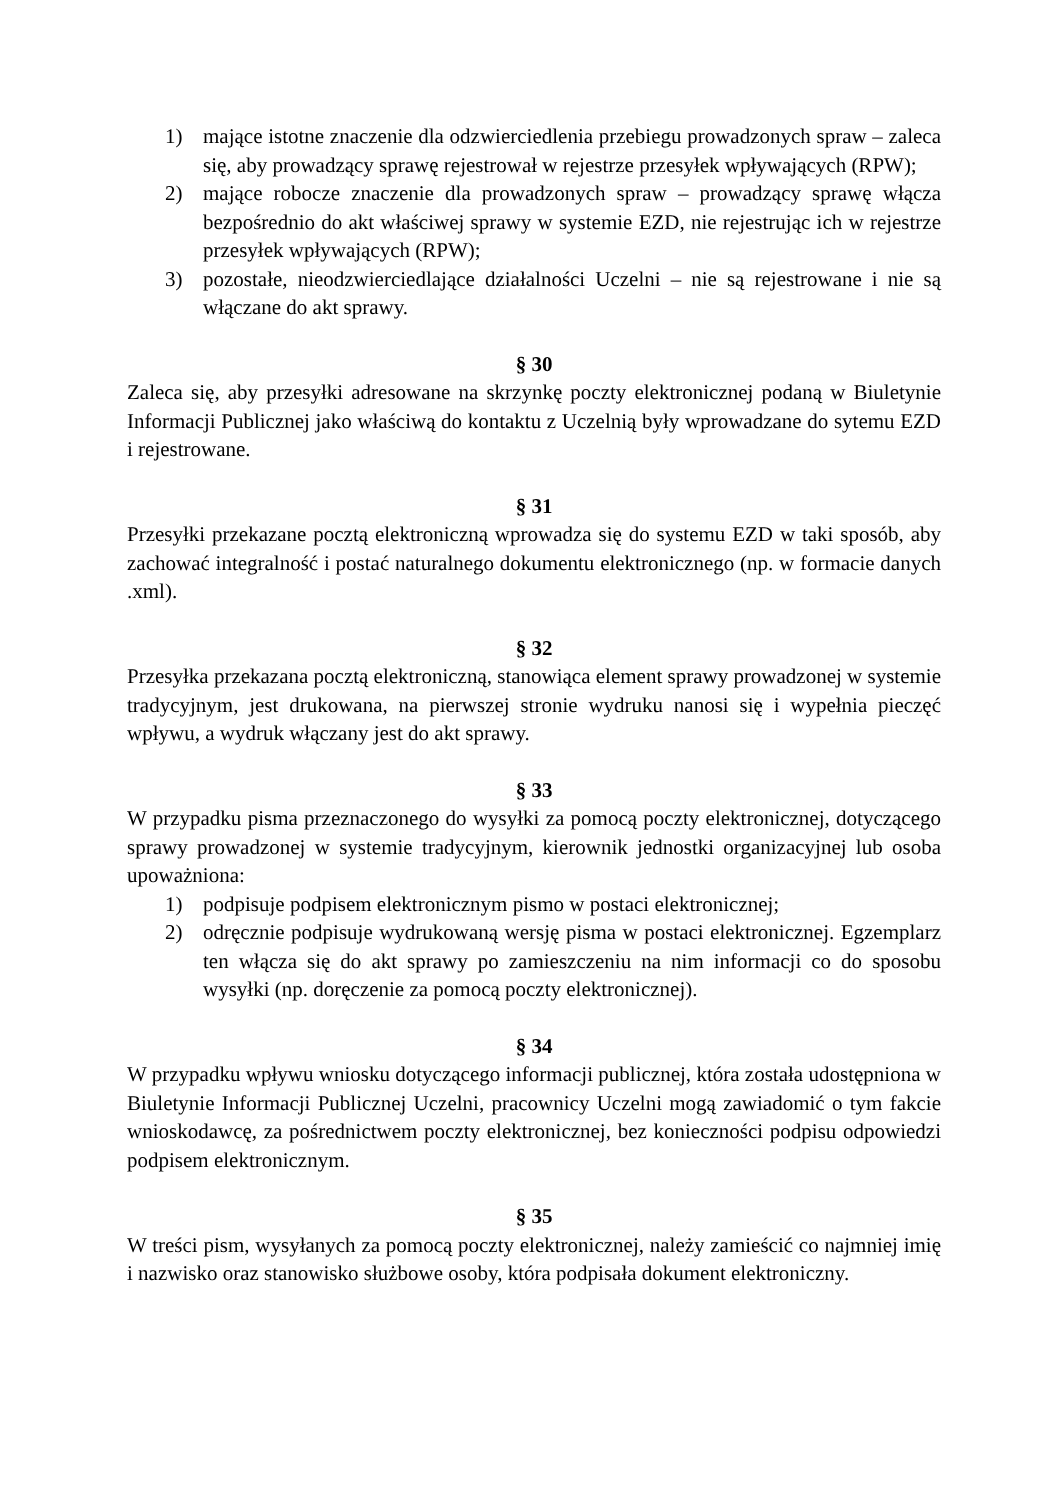1) mające istotne znaczenie dla odzwierciedlenia przebiegu prowadzonych spraw – zaleca się, aby prowadzący sprawę rejestrował w rejestrze przesyłek wpływających (RPW);
2) mające robocze znaczenie dla prowadzonych spraw – prowadzący sprawę włącza bezpośrednio do akt właściwej sprawy w systemie EZD, nie rejestrując ich w rejestrze przesyłek wpływających (RPW);
3) pozostałe, nieodzwierciedlające działalności Uczelni – nie są rejestrowane i nie są włączane do akt sprawy.
§ 30
Zaleca się, aby przesyłki adresowane na skrzynkę poczty elektronicznej podaną w Biuletynie Informacji Publicznej jako właściwą do kontaktu z Uczelnią były wprowadzane do sytemu EZD i rejestrowane.
§ 31
Przesyłki przekazane pocztą elektroniczną wprowadza się do systemu EZD w taki sposób, aby zachować integralność i postać naturalnego dokumentu elektronicznego (np. w formacie danych .xml).
§ 32
Przesyłka przekazana pocztą elektroniczną, stanowiąca element sprawy prowadzonej w systemie tradycyjnym, jest drukowana, na pierwszej stronie wydruku nanosi się i wypełnia pieczęć wpływu, a wydruk włączany jest do akt sprawy.
§ 33
W przypadku pisma przeznaczonego do wysyłki za pomocą poczty elektronicznej, dotyczącego sprawy prowadzonej w systemie tradycyjnym, kierownik jednostki organizacyjnej lub osoba upoważniona:
1) podpisuje podpisem elektronicznym pismo w postaci elektronicznej;
2) odręcznie podpisuje wydrukowaną wersję pisma w postaci elektronicznej. Egzemplarz ten włącza się do akt sprawy po zamieszczeniu na nim informacji co do sposobu wysyłki (np. doręczenie za pomocą poczty elektronicznej).
§ 34
W przypadku wpływu wniosku dotyczącego informacji publicznej, która została udostępniona w Biuletynie Informacji Publicznej Uczelni, pracownicy Uczelni mogą zawiadomić o tym fakcie wnioskodawcę, za pośrednictwem poczty elektronicznej, bez konieczności podpisu odpowiedzi podpisem elektronicznym.
§ 35
W treści pism, wysyłanych za pomocą poczty elektronicznej, należy zamieścić co najmniej imię i nazwisko oraz stanowisko służbowe osoby, która podpisała dokument elektroniczny.